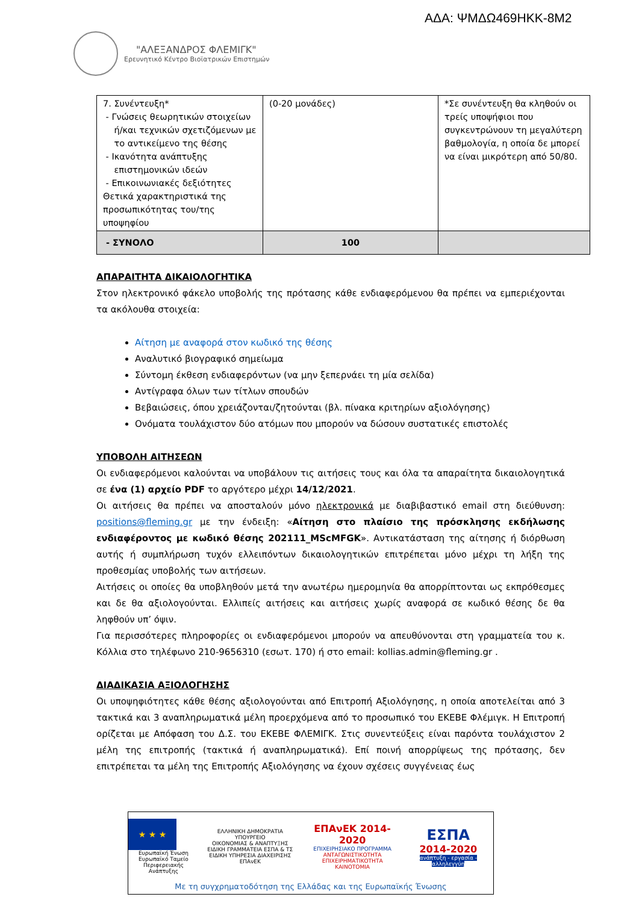ΑΔΑ: ΨΜΔΩ469ΗΚΚ-8Μ2
"ΑΛΕΞΑΝΔΡΟΣ ΦΛΕΜΙΓΚ"
Ερευνητικό Κέντρο Βιοϊατρικών Επιστημών
| 7. Συνέντευξη* - Γνώσεις θεωρητικών στοιχείων ή/και τεχνικών σχετιζόμενων με το αντικείμενο της θέσης - Ικανότητα ανάπτυξης επιστημονικών ιδεών - Επικοινωνιακές δεξιότητες Θετικά χαρακτηριστικά της προσωπικότητας του/της υποψηφίου | (0-20 μονάδες) | *Σε συνέντευξη θα κληθούν οι τρείς υποψήφιοι που συγκεντρώνουν τη μεγαλύτερη βαθμολογία, η οποία δε μπορεί να είναι μικρότερη από 50/80. |
| - ΣΥΝΟΛΟ | 100 | |
ΑΠΑΡΑΙΤΗΤΑ ΔΙΚΑΙΟΛΟΓΗΤΙΚΑ
Στον ηλεκτρονικό φάκελο υποβολής της πρότασης κάθε ενδιαφερόμενου θα πρέπει να εμπεριέχονται τα ακόλουθα στοιχεία:
Αίτηση με αναφορά στον κωδικό της θέσης
Αναλυτικό βιογραφικό σημείωμα
Σύντομη έκθεση ενδιαφερόντων (να μην ξεπερνάει τη μία σελίδα)
Αντίγραφα όλων των τίτλων σπουδών
Βεβαιώσεις, όπου χρειάζονται/ζητούνται (βλ. πίνακα κριτηρίων αξιολόγησης)
Ονόματα τουλάχιστον δύο ατόμων που μπορούν να δώσουν συστατικές επιστολές
ΥΠΟΒΟΛΗ ΑΙΤΗΣΕΩΝ
Οι ενδιαφερόμενοι καλούνται να υποβάλουν τις αιτήσεις τους και όλα τα απαραίτητα δικαιολογητικά σε ένα (1) αρχείο PDF το αργότερο μέχρι 14/12/2021.
Οι αιτήσεις θα πρέπει να αποσταλούν μόνο ηλεκτρονικά με διαβιβαστικό email στη διεύθυνση: positions@fleming.gr με την ένδειξη: «Αίτηση στο πλαίσιο της πρόσκλησης εκδήλωσης ενδιαφέροντος με κωδικό θέσης 202111_MScMFGK». Αντικατάσταση της αίτησης ή διόρθωση αυτής ή συμπλήρωση τυχόν ελλειπόντων δικαιολογητικών επιτρέπεται μόνο μέχρι τη λήξη της προθεσμίας υποβολής των αιτήσεων.
Αιτήσεις οι οποίες θα υποβληθούν μετά την ανωτέρω ημερομηνία θα απορρίπτονται ως εκπρόθεσμες και δε θα αξιολογούνται. Ελλιπείς αιτήσεις και αιτήσεις χωρίς αναφορά σε κωδικό θέσης δε θα ληφθούν υπ’ όψιν.
Για περισσότερες πληροφορίες οι ενδιαφερόμενοι μπορούν να απευθύνονται στη γραμματεία του κ. Κόλλια στο τηλέφωνο 210-9656310 (εσωτ. 170) ή στο email: kollias.admin@fleming.gr .
ΔΙΑΔΙΚΑΣΙΑ ΑΞΙΟΛΟΓΗΣΗΣ
Οι υποψηφιότητες κάθε θέσης αξιολογούνται από Επιτροπή Αξιολόγησης, η οποία αποτελείται από 3 τακτικά και 3 αναπληρωματικά μέλη προερχόμενα από το προσωπικό του ΕΚΕΒΕ Φλέμιγκ. Η Επιτροπή ορίζεται με Απόφαση του Δ.Σ. του ΕΚΕΒΕ ΦΛΕΜΙΓΚ. Στις συνεντεύξεις είναι παρόντα τουλάχιστον 2 μέλη της επιτροπής (τακτικά ή αναπληρωματικά). Επί ποινή απορρίψεως της πρότασης, δεν επιτρέπεται τα μέλη της Επιτροπής Αξιολόγησης να έχουν σχέσεις συγγένειας έως
★ ★ ★
Ευρωπαϊκή Ένωση
Ευρωπαϊκό Ταμείο
Περιφερειακής Ανάπτυξης
ΕΛΛΗΝΙΚΗ ΔΗΜΟΚΡΑΤΙΑ
ΥΠΟΥΡΓΕΙΟ
ΟΙΚΟΝΟΜΙΑΣ & ΑΝΑΠΤΥΞΗΣ
ΕΙΔΙΚΗ ΓΡΑΜΜΑΤΕΙΑ ΕΣΠΑ & ΤΣ
ΕΙΔΙΚΗ ΥΠΗΡΕΣΙΑ ΔΙΑΧΕΙΡΙΣΗΣ ΕΠΑνΕΚ
ΕΠΑνΕΚ 2014-2020
ΕΠΙΧΕΙΡΗΣΙΑΚΟ ΠΡΟΓΡΑΜΜΑ
ΑΝΤΑΓΩΝΙΣΤΙΚΟΤΗΤΑ
ΕΠΙΧΕΙΡΗΜΑΤΙΚΟΤΗΤΑ
ΚΑΙΝΟΤΟΜΙΑ
ΕΣΠΑ
2014-2020
ανάπτυξη - εργασία - αλληλεγγύη
Με τη συγχρηματοδότηση της Ελλάδας και της Ευρωπαϊκής Ένωσης